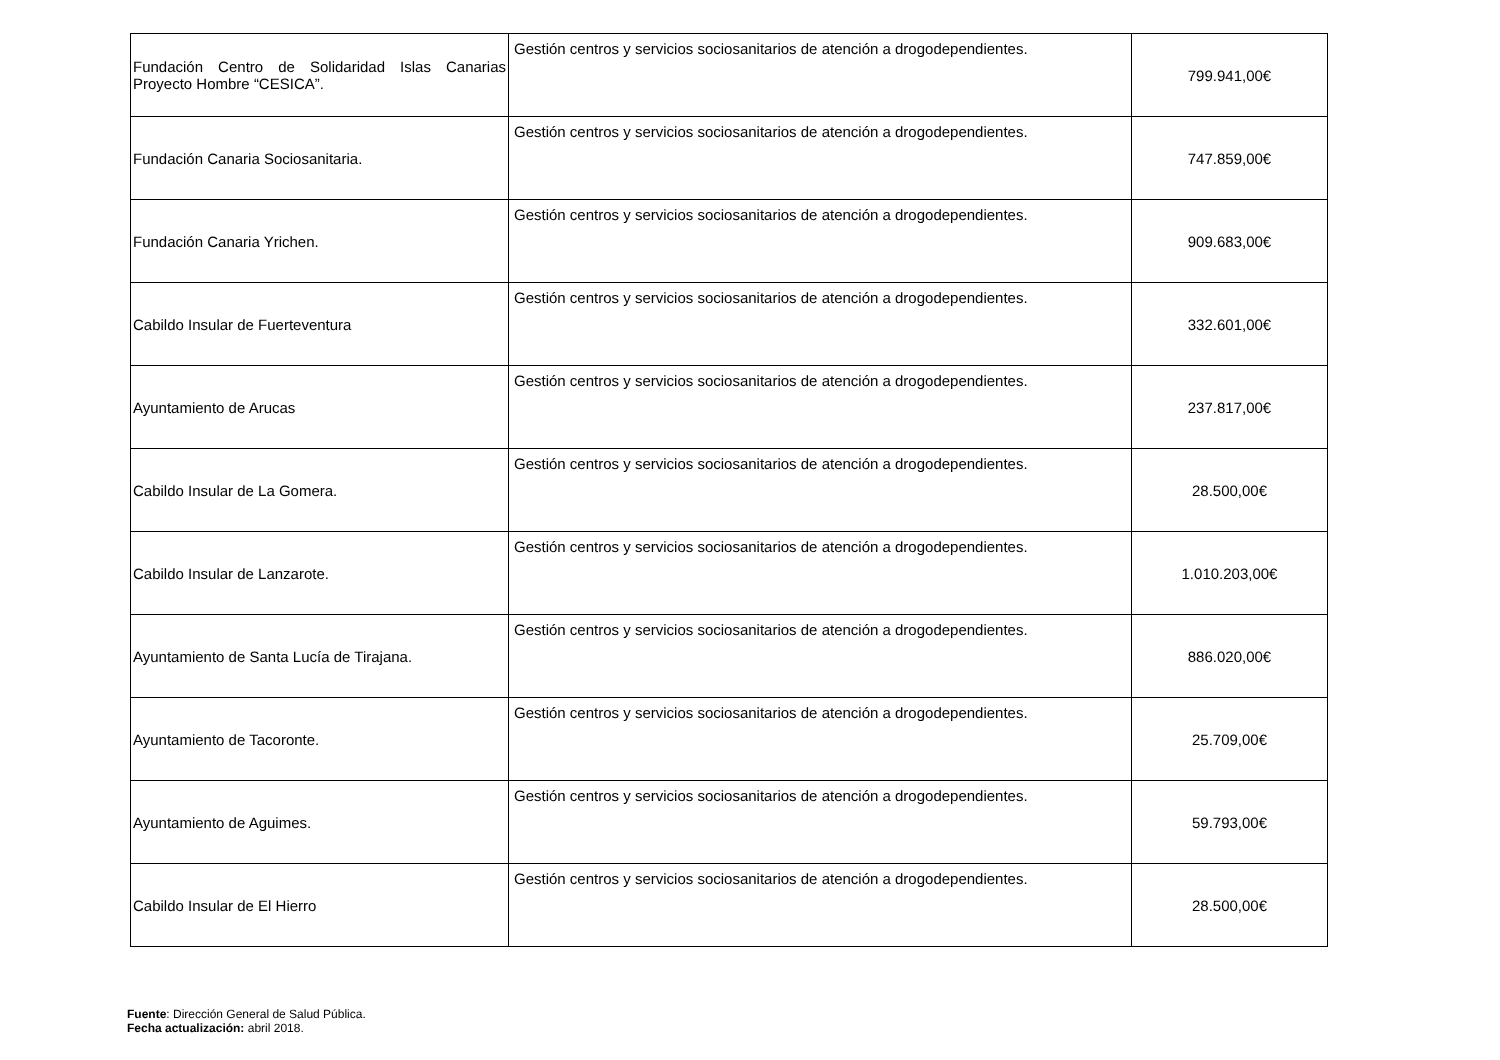| Fundación Centro de Solidaridad Islas Canarias Proyecto Hombre “CESICA”. | Gestión centros y servicios sociosanitarios de atención a drogodependientes. | 799.941,00€ |
| Fundación Canaria Sociosanitaria. | Gestión centros y servicios sociosanitarios de atención a drogodependientes. | 747.859,00€ |
| Fundación Canaria Yrichen. | Gestión centros y servicios sociosanitarios de atención a drogodependientes. | 909.683,00€ |
| Cabildo Insular de Fuerteventura | Gestión centros y servicios sociosanitarios de atención a drogodependientes. | 332.601,00€ |
| Ayuntamiento de Arucas | Gestión centros y servicios sociosanitarios de atención a drogodependientes. | 237.817,00€ |
| Cabildo Insular de La Gomera. | Gestión centros y servicios sociosanitarios de atención a drogodependientes. | 28.500,00€ |
| Cabildo Insular de Lanzarote. | Gestión centros y servicios sociosanitarios de atención a drogodependientes. | 1.010.203,00€ |
| Ayuntamiento de Santa Lucía de Tirajana. | Gestión centros y servicios sociosanitarios de atención a drogodependientes. | 886.020,00€ |
| Ayuntamiento de Tacoronte. | Gestión centros y servicios sociosanitarios de atención a drogodependientes. | 25.709,00€ |
| Ayuntamiento de Aguimes. | Gestión centros y servicios sociosanitarios de atención a drogodependientes. | 59.793,00€ |
| Cabildo Insular de El Hierro | Gestión centros y servicios sociosanitarios de atención a drogodependientes. | 28.500,00€ |
Fuente: Dirección General de Salud Pública.
Fecha actualización: abril 2018.